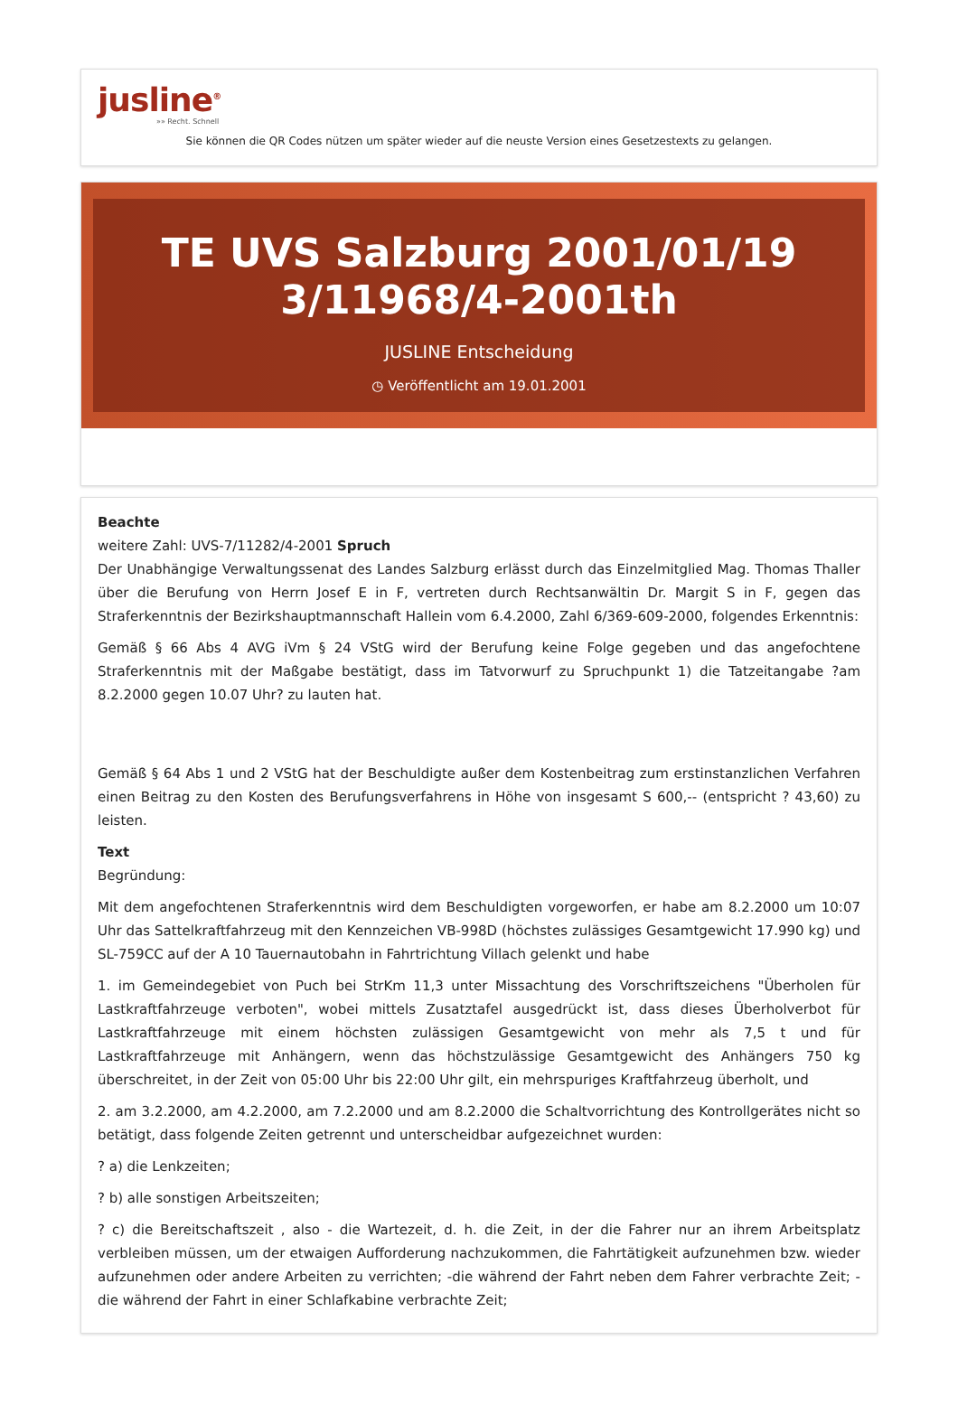jusline<sup>®</sup>
»» Recht. Schnell
Sie können die QR Codes nützen um später wieder auf die neuste Version eines Gesetzestexts zu gelangen.
TE UVS Salzburg 2001/01/19 3/11968/4-2001th
JUSLINE Entscheidung
◷ Veröffentlicht am 19.01.2001
Beachte
weitere Zahl: UVS-7/11282/4-2001 Spruch
Der Unabhängige Verwaltungssenat des Landes Salzburg erlässt durch das Einzelmitglied Mag. Thomas Thaller über die Berufung von Herrn Josef E in F, vertreten durch Rechtsanwältin Dr. Margit S in F, gegen das Straferkenntnis der Bezirkshauptmannschaft Hallein vom 6.4.2000, Zahl 6/369-609-2000, folgendes Erkenntnis:
Gemäß § 66 Abs 4 AVG iVm § 24 VStG wird der Berufung keine Folge gegeben und das angefochtene Straferkenntnis mit der Maßgabe bestätigt, dass im Tatvorwurf zu Spruchpunkt 1) die Tatzeitangabe ?am 8.2.2000 gegen 10.07 Uhr? zu lauten hat.
Gemäß § 64 Abs 1 und 2 VStG hat der Beschuldigte außer dem Kostenbeitrag zum erstinstanzlichen Verfahren einen Beitrag zu den Kosten des Berufungsverfahrens in Höhe von insgesamt S 600,-- (entspricht ? 43,60) zu leisten.
Text
Begründung:
Mit dem angefochtenen Straferkenntnis wird dem Beschuldigten vorgeworfen, er habe am 8.2.2000 um 10:07 Uhr das Sattelkraftfahrzeug mit den Kennzeichen VB-998D (höchstes zulässiges Gesamtgewicht 17.990 kg) und SL-759CC auf der A 10 Tauernautobahn in Fahrtrichtung Villach gelenkt und habe
1. im Gemeindegebiet von Puch bei StrKm 11,3 unter Missachtung des Vorschriftszeichens "Überholen für Lastkraftfahrzeuge verboten", wobei mittels Zusatztafel ausgedrückt ist, dass dieses Überholverbot für Lastkraftfahrzeuge mit einem höchsten zulässigen Gesamtgewicht von mehr als 7,5 t und für Lastkraftfahrzeuge mit Anhängern, wenn das höchstzulässige Gesamtgewicht des Anhängers 750 kg überschreitet, in der Zeit von 05:00 Uhr bis 22:00 Uhr gilt, ein mehrspuriges Kraftfahrzeug überholt, und
2. am 3.2.2000, am 4.2.2000, am 7.2.2000 und am 8.2.2000 die Schaltvorrichtung des Kontrollgerätes nicht so betätigt, dass folgende Zeiten getrennt und unterscheidbar aufgezeichnet wurden:
? a) die Lenkzeiten;
? b) alle sonstigen Arbeitszeiten;
? c) die Bereitschaftszeit , also - die Wartezeit, d. h. die Zeit, in der die Fahrer nur an ihrem Arbeitsplatz verbleiben müssen, um der etwaigen Aufforderung nachzukommen, die Fahrtätigkeit aufzunehmen bzw. wieder aufzunehmen oder andere Arbeiten zu verrichten; -die während der Fahrt neben dem Fahrer verbrachte Zeit; - die während der Fahrt in einer Schlafkabine verbrachte Zeit;